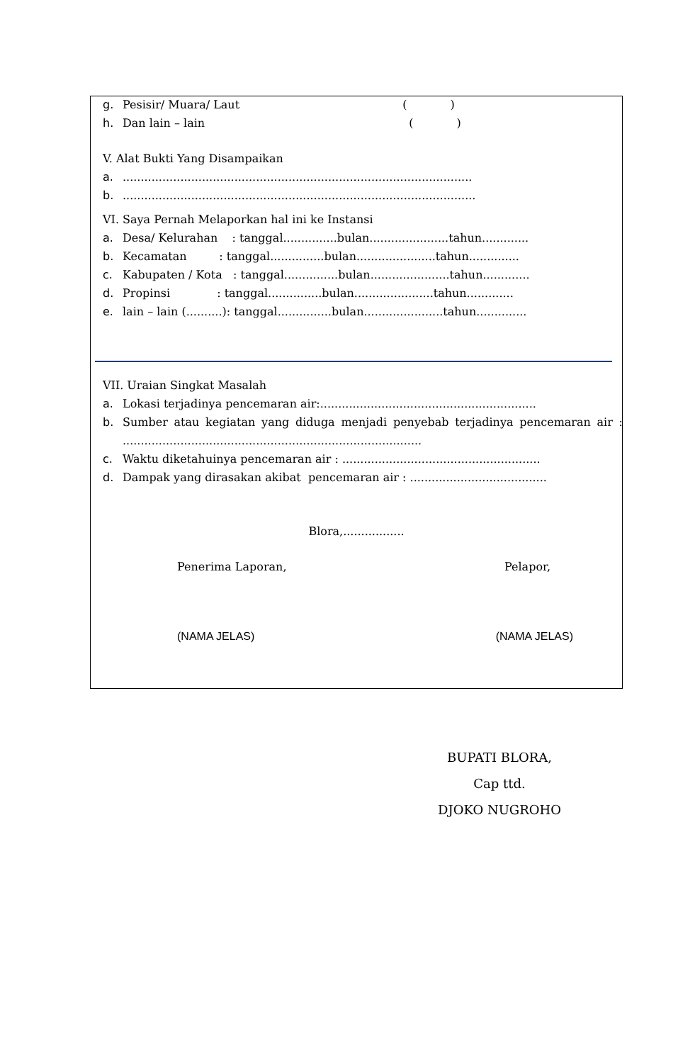g. Pesisir/ Muara/ Laut ( )
h. Dan lain – lain ( )
V. Alat Bukti Yang Disampaikan
a..................................................................................................
b...................................................................................................
VI. Saya Pernah Melaporkan hal ini ke Instansi
a. Desa/ Kelurahan : tanggal...............bulan......................tahun.............
b. Kecamatan : tanggal...............bulan......................tahun..............
c. Kabupaten / Kota : tanggal...............bulan......................tahun.............
d. Propinsi : tanggal...............bulan......................tahun.............
e. lain – lain (..........): tanggal...............bulan......................tahun..............
VII. Uraian Singkat Masalah
a. Lokasi terjadinya pencemaran air:............................................................
b. Sumber atau kegiatan yang diduga menjadi penyebab terjadinya pencemaran air : ...................................................................................
c. Waktu diketahuinya pencemaran air : .......................................................
d. Dampak yang dirasakan akibat pencemaran air : ......................................
Blora,.................
Penerima Laporan, Pelapor,
(NAMA JELAS) (NAMA JELAS)
BUPATI BLORA,
Cap ttd.
DJOKO NUGROHO